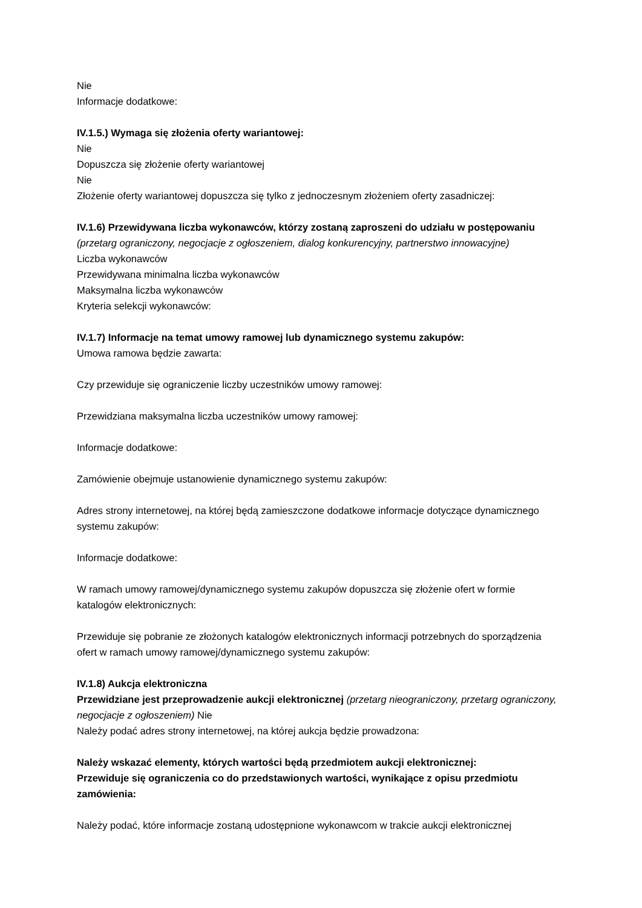Nie
Informacje dodatkowe:
IV.1.5.) Wymaga się złożenia oferty wariantowej:
Nie
Dopuszcza się złożenie oferty wariantowej
Nie
Złożenie oferty wariantowej dopuszcza się tylko z jednoczesnym złożeniem oferty zasadniczej:
IV.1.6) Przewidywana liczba wykonawców, którzy zostaną zaproszeni do udziału w postępowaniu
(przetarg ograniczony, negocjacje z ogłoszeniem, dialog konkurencyjny, partnerstwo innowacyjne)
Liczba wykonawców
Przewidywana minimalna liczba wykonawców
Maksymalna liczba wykonawców
Kryteria selekcji wykonawców:
IV.1.7) Informacje na temat umowy ramowej lub dynamicznego systemu zakupów:
Umowa ramowa będzie zawarta:
Czy przewiduje się ograniczenie liczby uczestników umowy ramowej:
Przewidziana maksymalna liczba uczestników umowy ramowej:
Informacje dodatkowe:
Zamówienie obejmuje ustanowienie dynamicznego systemu zakupów:
Adres strony internetowej, na której będą zamieszczone dodatkowe informacje dotyczące dynamicznego systemu zakupów:
Informacje dodatkowe:
W ramach umowy ramowej/dynamicznego systemu zakupów dopuszcza się złożenie ofert w formie katalogów elektronicznych:
Przewiduje się pobranie ze złożonych katalogów elektronicznych informacji potrzebnych do sporządzenia ofert w ramach umowy ramowej/dynamicznego systemu zakupów:
IV.1.8) Aukcja elektroniczna
Przewidziane jest przeprowadzenie aukcji elektronicznej (przetarg nieograniczony, przetarg ograniczony, negocjacje z ogłoszeniem) Nie
Należy podać adres strony internetowej, na której aukcja będzie prowadzona:
Należy wskazać elementy, których wartości będą przedmiotem aukcji elektronicznej:
Przewiduje się ograniczenia co do przedstawionych wartości, wynikające z opisu przedmiotu zamówienia:
Należy podać, które informacje zostaną udostępnione wykonawcom w trakcie aukcji elektronicznej